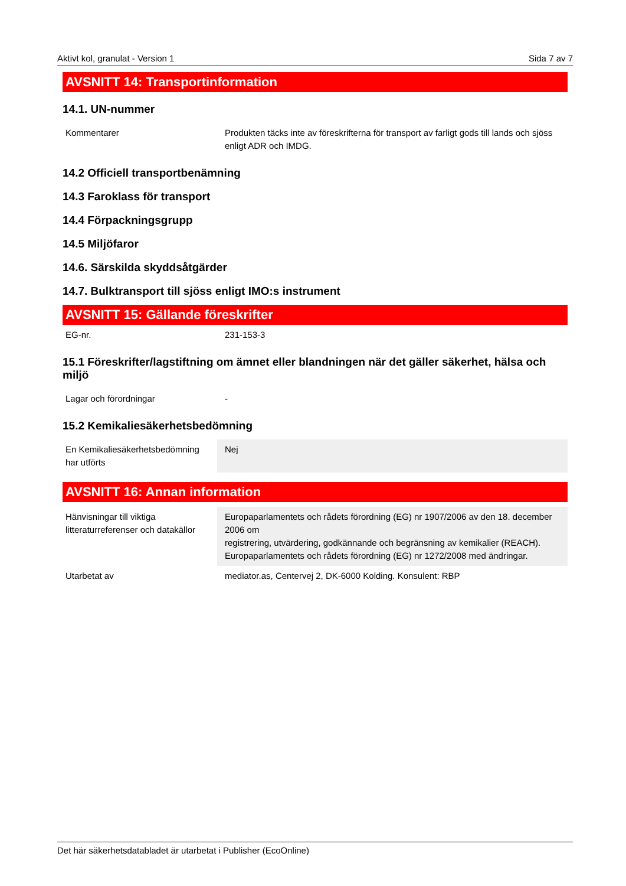Aktivt kol, granulat - Version 1 Sida 7 av 7
AVSNITT 14: Transportinformation
14.1. UN-nummer
| Kommentarer | Produkten täcks inte av föreskrifterna för transport av farligt gods till lands och sjöss enligt ADR och IMDG. |
14.2 Officiell transportbenämning
14.3 Faroklass för transport
14.4 Förpackningsgrupp
14.5 Miljöfaror
14.6. Särskilda skyddsåtgärder
14.7. Bulktransport till sjöss enligt IMO:s instrument
AVSNITT 15: Gällande föreskrifter
| EG-nr. | 231-153-3 |
15.1 Föreskrifter/lagstiftning om ämnet eller blandningen när det gäller säkerhet, hälsa och miljö
| Lagar och förordningar | - |
15.2 Kemikaliesäkerhetsbedömning
| En Kemikaliesäkerhetsbedömning har utförts | Nej |
AVSNITT 16: Annan information
| Hänvisningar till viktiga litteraturreferenser och datakällor | Europaparlamentets och rådets förordning (EG) nr 1907/2006 av den 18. december 2006 om registrering, utvärdering, godkännande och begränsning av kemikalier (REACH). Europaparlamentets och rådets förordning (EG) nr 1272/2008 med ändringar. |
| Utarbetat av | mediator.as, Centervej 2, DK-6000 Kolding. Konsulent: RBP |
Det här säkerhetsdatabladet är utarbetat i Publisher (EcoOnline)